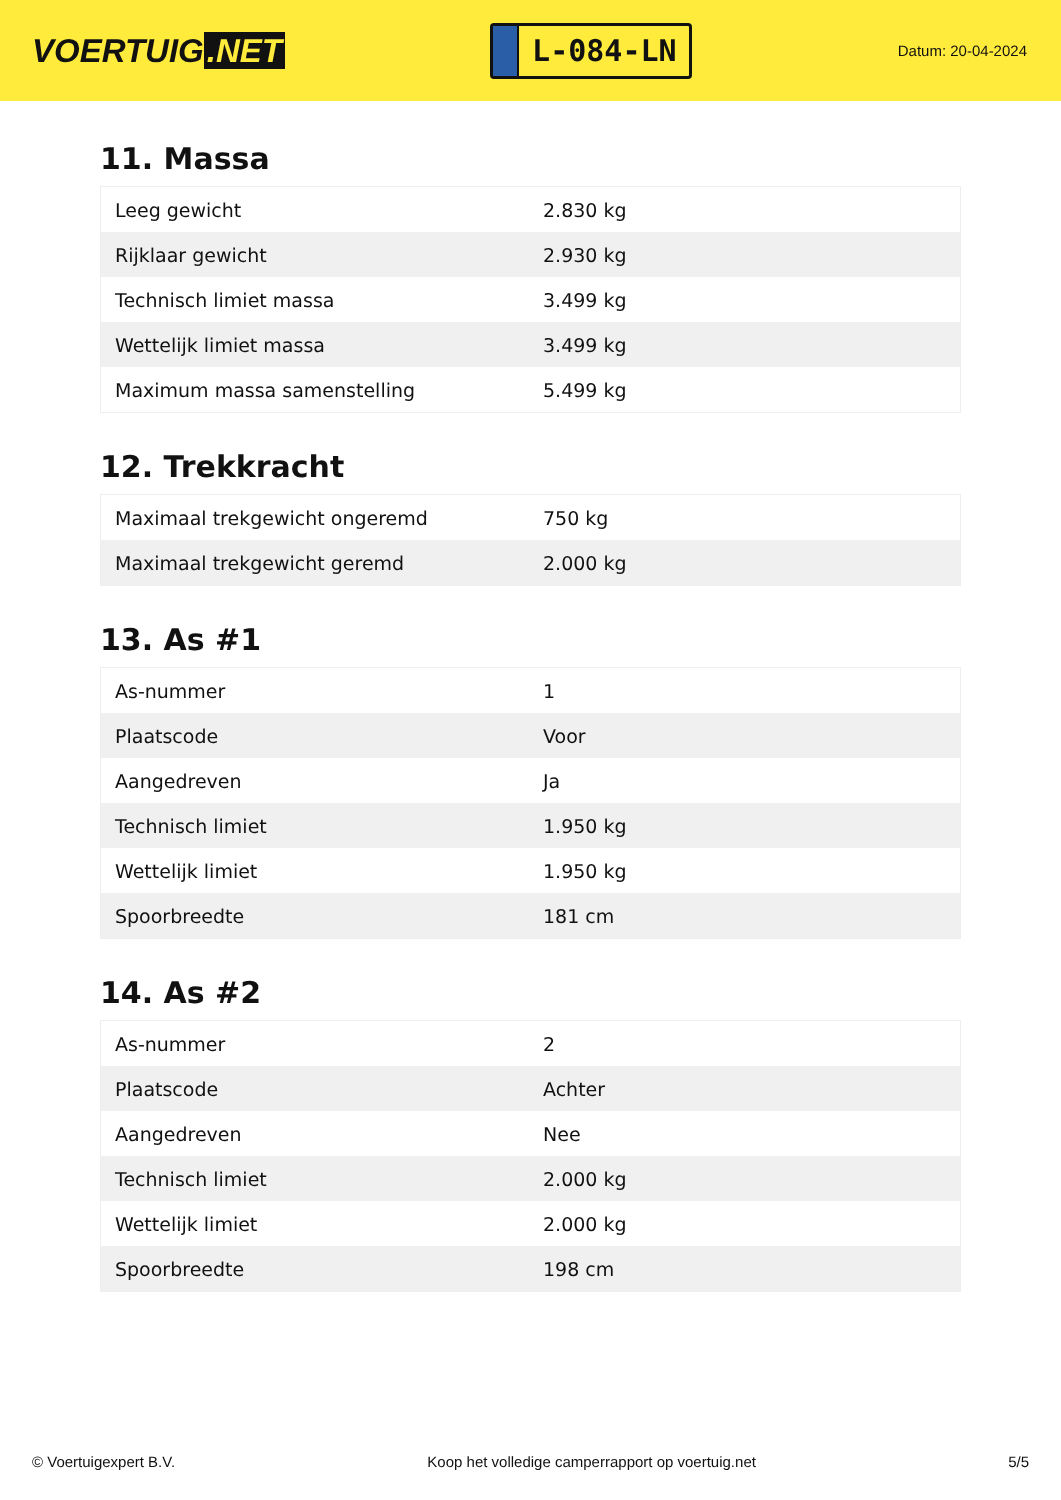VOERTUIG.NET
L-084-LN
Datum: 20-04-2024
11. Massa
| Leeg gewicht | 2.830 kg |
| Rijklaar gewicht | 2.930 kg |
| Technisch limiet massa | 3.499 kg |
| Wettelijk limiet massa | 3.499 kg |
| Maximum massa samenstelling | 5.499 kg |
12. Trekkracht
| Maximaal trekgewicht ongeremd | 750 kg |
| Maximaal trekgewicht geremd | 2.000 kg |
13. As #1
| As-nummer | 1 |
| Plaatscode | Voor |
| Aangedreven | Ja |
| Technisch limiet | 1.950 kg |
| Wettelijk limiet | 1.950 kg |
| Spoorbreedte | 181 cm |
14. As #2
| As-nummer | 2 |
| Plaatscode | Achter |
| Aangedreven | Nee |
| Technisch limiet | 2.000 kg |
| Wettelijk limiet | 2.000 kg |
| Spoorbreedte | 198 cm |
© Voertuigexpert B.V. Koop het volledige camperrapport op voertuig.net 5/5